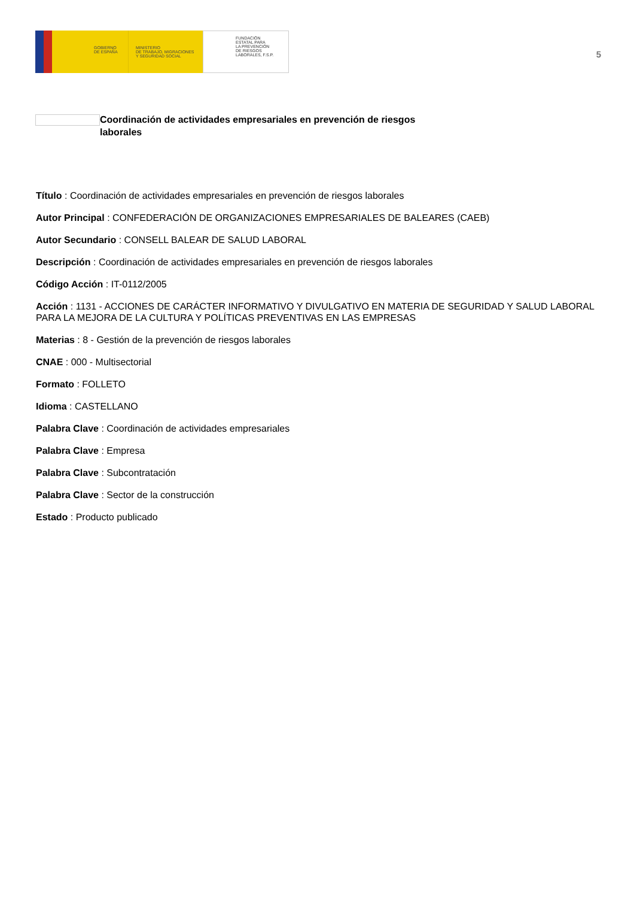GOBIERNO
DE ESPAÑA
MINISTERIO
DE TRABAJO, MIGRACIONES
Y SEGURIDAD SOCIAL
FUNDACIÓN
ESTATAL PARA
LA PREVENCIÓN
DE RIESGOS
LABORALES, F.S.P.
5
Coordinación de actividades empresariales en prevención de riesgos laborales
Título : Coordinación de actividades empresariales en prevención de riesgos laborales
Autor Principal : CONFEDERACIÓN DE ORGANIZACIONES EMPRESARIALES DE BALEARES (CAEB)
Autor Secundario : CONSELL BALEAR DE SALUD LABORAL
Descripción : Coordinación de actividades empresariales en prevención de riesgos laborales
Código Acción : IT-0112/2005
Acción : 1131 - ACCIONES DE CARÁCTER INFORMATIVO Y DIVULGATIVO EN MATERIA DE SEGURIDAD Y SALUD LABORAL PARA LA MEJORA DE LA CULTURA Y POLÍTICAS PREVENTIVAS EN LAS EMPRESAS
Materias : 8 - Gestión de la prevención de riesgos laborales
CNAE : 000 - Multisectorial
Formato : FOLLETO
Idioma : CASTELLANO
Palabra Clave : Coordinación de actividades empresariales
Palabra Clave : Empresa
Palabra Clave : Subcontratación
Palabra Clave : Sector de la construcción
Estado : Producto publicado